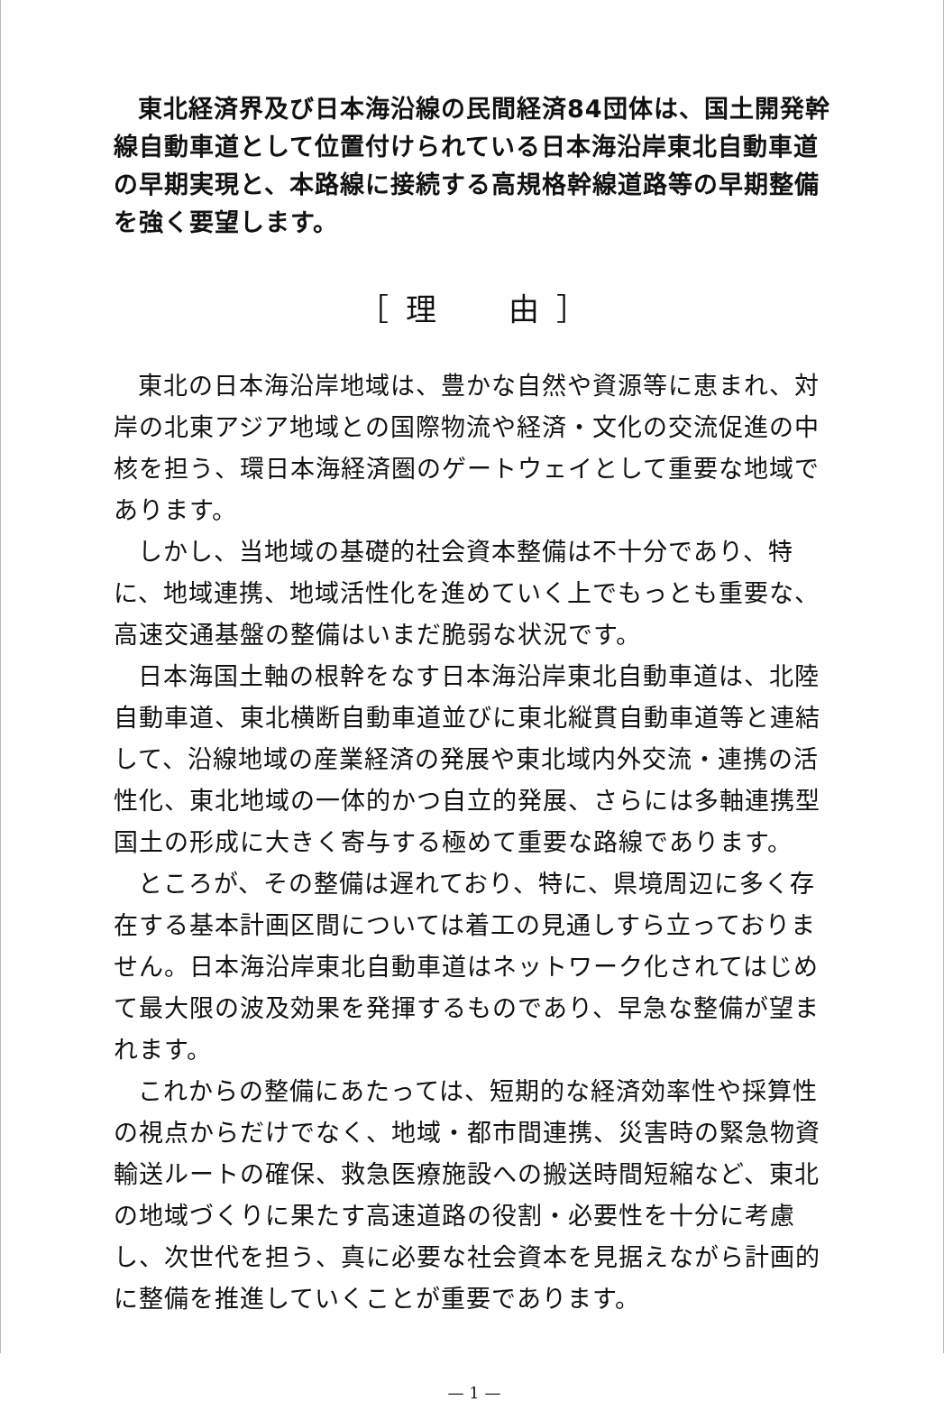東北経済界及び日本海沿線の民間経済84団体は、国土開発幹線自動車道として位置付けられている日本海沿岸東北自動車道の早期実現と、本路線に接続する高規格幹線道路等の早期整備を強く要望します。
［ 理　　由 ］
東北の日本海沿岸地域は、豊かな自然や資源等に恵まれ、対岸の北東アジア地域との国際物流や経済・文化の交流促進の中核を担う、環日本海経済圏のゲートウェイとして重要な地域であります。
しかし、当地域の基礎的社会資本整備は不十分であり、特に、地域連携、地域活性化を進めていく上でもっとも重要な、高速交通基盤の整備はいまだ脆弱な状況です。
日本海国土軸の根幹をなす日本海沿岸東北自動車道は、北陸自動車道、東北横断自動車道並びに東北縦貫自動車道等と連結して、沿線地域の産業経済の発展や東北域内外交流・連携の活性化、東北地域の一体的かつ自立的発展、さらには多軸連携型国土の形成に大きく寄与する極めて重要な路線であります。
ところが、その整備は遅れており、特に、県境周辺に多く存在する基本計画区間については着工の見通しすら立っておりません。日本海沿岸東北自動車道はネットワーク化されてはじめて最大限の波及効果を発揮するものであり、早急な整備が望まれます。
これからの整備にあたっては、短期的な経済効率性や採算性の視点からだけでなく、地域・都市間連携、災害時の緊急物資輸送ルートの確保、救急医療施設への搬送時間短縮など、東北の地域づくりに果たす高速道路の役割・必要性を十分に考慮し、次世代を担う、真に必要な社会資本を見据えながら計画的に整備を推進していくことが重要であります。
— 1 —